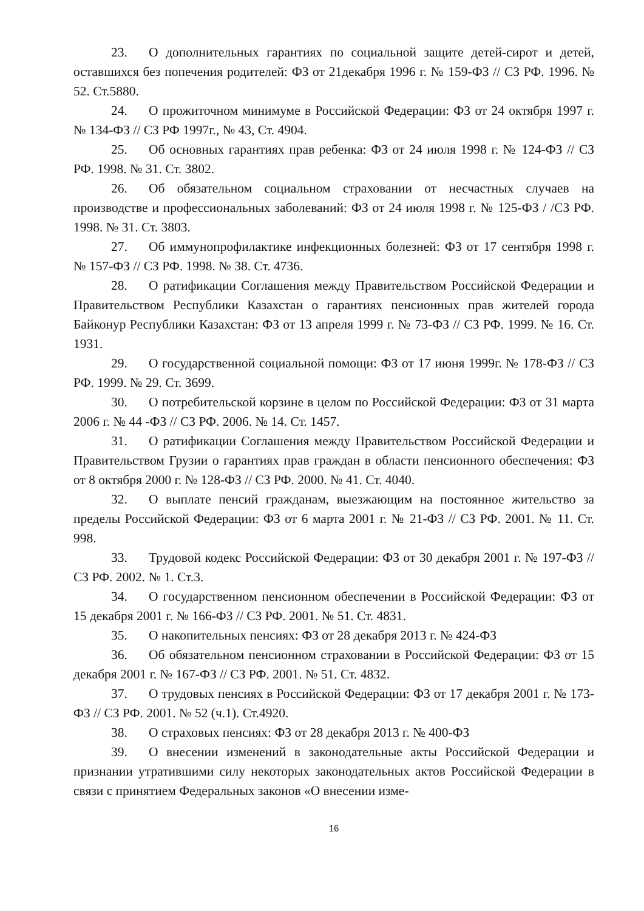23. О дополнительных гарантиях по социальной защите детей-сирот и детей, оставшихся без попечения родителей: ФЗ от 21декабря 1996 г. № 159-ФЗ // СЗ РФ. 1996. № 52. Ст.5880.
24. О прожиточном минимуме в Российской Федерации: ФЗ от 24 октября 1997 г. № 134-ФЗ // СЗ РФ 1997г., № 43, Ст. 4904.
25. Об основных гарантиях прав ребенка: ФЗ от 24 июля 1998 г. № 124-ФЗ // СЗ РФ. 1998. № 31. Ст. 3802.
26. Об обязательном социальном страховании от несчастных случаев на производстве и профессиональных заболеваний: ФЗ от 24 июля 1998 г. № 125-ФЗ / /СЗ РФ. 1998. № 31. Ст. 3803.
27. Об иммунопрофилактике инфекционных болезней: ФЗ от 17 сентября 1998 г. № 157-ФЗ // СЗ РФ. 1998. № 38. Ст. 4736.
28. О ратификации Соглашения между Правительством Российской Федерации и Правительством Республики Казахстан о гарантиях пенсионных прав жителей города Байконур Республики Казахстан: ФЗ от 13 апреля 1999 г. № 73-ФЗ // СЗ РФ. 1999. № 16. Ст. 1931.
29. О государственной социальной помощи: ФЗ от 17 июня 1999г. № 178-ФЗ // СЗ РФ. 1999. № 29. Ст. 3699.
30. О потребительской корзине в целом по Российской Федерации: ФЗ от 31 марта 2006 г. № 44 -ФЗ // СЗ РФ. 2006. № 14. Ст. 1457.
31. О ратификации Соглашения между Правительством Российской Федерации и Правительством Грузии о гарантиях прав граждан в области пенсионного обеспечения: ФЗ от 8 октября 2000 г. № 128-ФЗ // СЗ РФ. 2000. № 41. Ст. 4040.
32. О выплате пенсий гражданам, выезжающим на постоянное жительство за пределы Российской Федерации: ФЗ от 6 марта 2001 г. № 21-ФЗ // СЗ РФ. 2001. № 11. Ст. 998.
33. Трудовой кодекс Российской Федерации: ФЗ от 30 декабря 2001 г. № 197-ФЗ // СЗ РФ. 2002. № 1. Ст.3.
34. О государственном пенсионном обеспечении в Российской Федерации: ФЗ от 15 декабря 2001 г. № 166-ФЗ // СЗ РФ. 2001. № 51. Ст. 4831.
35. О накопительных пенсиях: ФЗ от 28 декабря 2013 г. № 424-ФЗ
36. Об обязательном пенсионном страховании в Российской Федерации: ФЗ от 15 декабря 2001 г. № 167-ФЗ // СЗ РФ. 2001. № 51. Ст. 4832.
37. О трудовых пенсиях в Российской Федерации: ФЗ от 17 декабря 2001 г. № 173-ФЗ // СЗ РФ. 2001. № 52 (ч.1). Ст.4920.
38. О страховых пенсиях: ФЗ от 28 декабря 2013 г. № 400-ФЗ
39. О внесении изменений в законодательные акты Российской Федерации и признании утратившими силу некоторых законодательных актов Российской Федерации в связи с принятием Федеральных законов «О внесении изме-
16